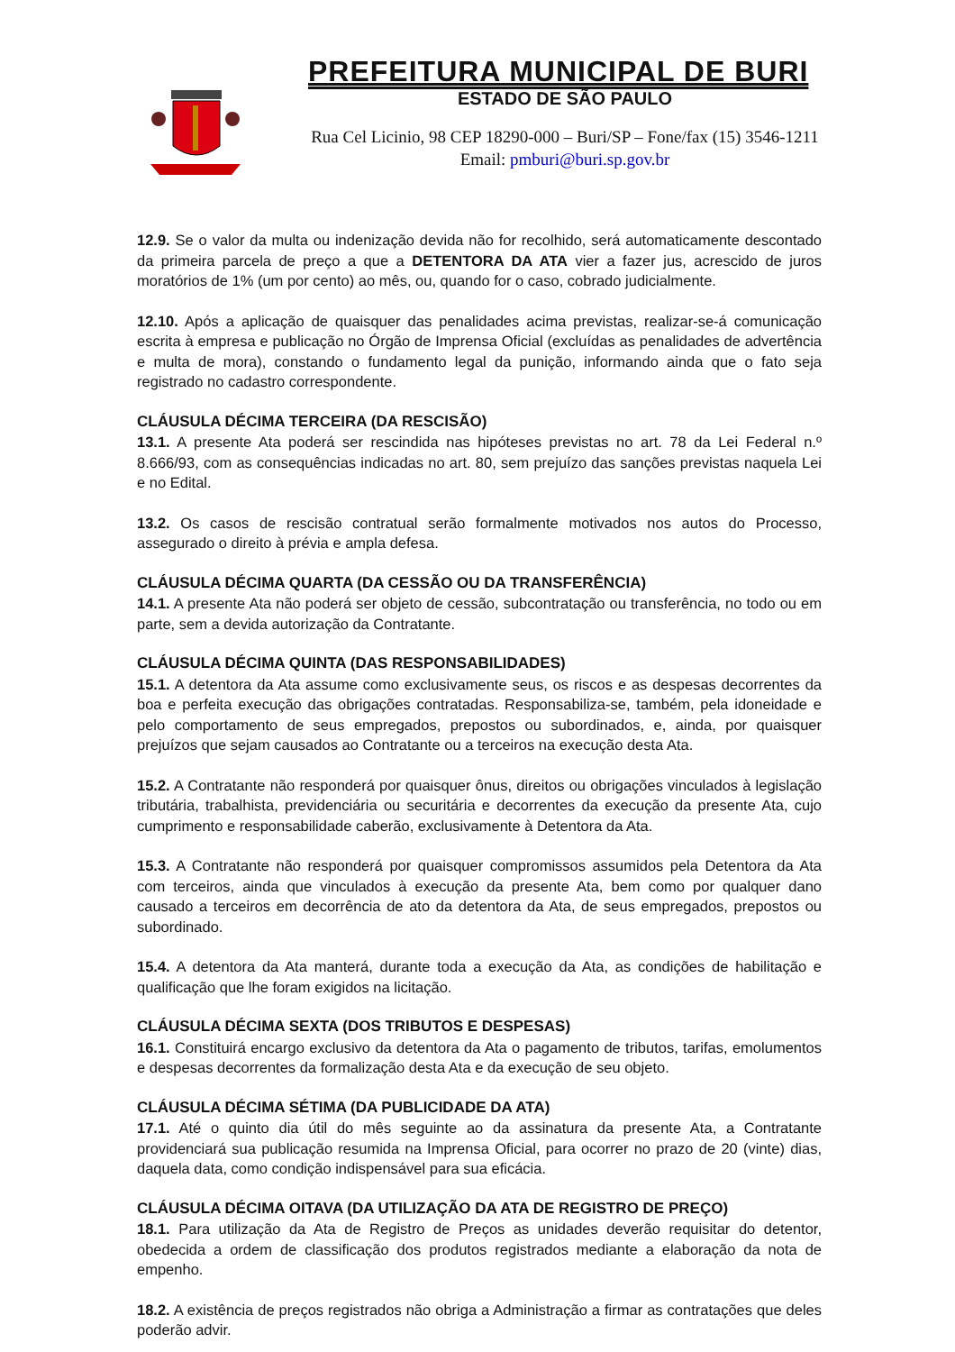PREFEITURA MUNICIPAL DE BURI
ESTADO DE SÃO PAULO
Rua Cel Licinio, 98 CEP 18290-000 – Buri/SP – Fone/fax (15) 3546-1211
Email: pmburi@buri.sp.gov.br
12.9. Se o valor da multa ou indenização devida não for recolhido, será automaticamente descontado da primeira parcela de preço a que a DETENTORA DA ATA vier a fazer jus, acrescido de juros moratórios de 1% (um por cento) ao mês, ou, quando for o caso, cobrado judicialmente.
12.10. Após a aplicação de quaisquer das penalidades acima previstas, realizar-se-á comunicação escrita à empresa e publicação no Órgão de Imprensa Oficial (excluídas as penalidades de advertência e multa de mora), constando o fundamento legal da punição, informando ainda que o fato seja registrado no cadastro correspondente.
CLÁUSULA DÉCIMA TERCEIRA (DA RESCISÃO)
13.1. A presente Ata poderá ser rescindida nas hipóteses previstas no art. 78 da Lei Federal n.º 8.666/93, com as consequências indicadas no art. 80, sem prejuízo das sanções previstas naquela Lei e no Edital.
13.2. Os casos de rescisão contratual serão formalmente motivados nos autos do Processo, assegurado o direito à prévia e ampla defesa.
CLÁUSULA DÉCIMA QUARTA (DA CESSÃO OU DA TRANSFERÊNCIA)
14.1. A presente Ata não poderá ser objeto de cessão, subcontratação ou transferência, no todo ou em parte, sem a devida autorização da Contratante.
CLÁUSULA DÉCIMA QUINTA (DAS RESPONSABILIDADES)
15.1. A detentora da Ata assume como exclusivamente seus, os riscos e as despesas decorrentes da boa e perfeita execução das obrigações contratadas. Responsabiliza-se, também, pela idoneidade e pelo comportamento de seus empregados, prepostos ou subordinados, e, ainda, por quaisquer prejuízos que sejam causados ao Contratante ou a terceiros na execução desta Ata.
15.2. A Contratante não responderá por quaisquer ônus, direitos ou obrigações vinculados à legislação tributária, trabalhista, previdenciária ou securitária e decorrentes da execução da presente Ata, cujo cumprimento e responsabilidade caberão, exclusivamente à Detentora da Ata.
15.3. A Contratante não responderá por quaisquer compromissos assumidos pela Detentora da Ata com terceiros, ainda que vinculados à execução da presente Ata, bem como por qualquer dano causado a terceiros em decorrência de ato da detentora da Ata, de seus empregados, prepostos ou subordinado.
15.4. A detentora da Ata manterá, durante toda a execução da Ata, as condições de habilitação e qualificação que lhe foram exigidos na licitação.
CLÁUSULA DÉCIMA SEXTA (DOS TRIBUTOS E DESPESAS)
16.1. Constituirá encargo exclusivo da detentora da Ata o pagamento de tributos, tarifas, emolumentos e despesas decorrentes da formalização desta Ata e da execução de seu objeto.
CLÁUSULA DÉCIMA SÉTIMA (DA PUBLICIDADE DA ATA)
17.1. Até o quinto dia útil do mês seguinte ao da assinatura da presente Ata, a Contratante providenciará sua publicação resumida na Imprensa Oficial, para ocorrer no prazo de 20 (vinte) dias, daquela data, como condição indispensável para sua eficácia.
CLÁUSULA DÉCIMA OITAVA (DA UTILIZAÇÃO DA ATA DE REGISTRO DE PREÇO)
18.1. Para utilização da Ata de Registro de Preços as unidades deverão requisitar do detentor, obedecida a ordem de classificação dos produtos registrados mediante a elaboração da nota de empenho.
18.2. A existência de preços registrados não obriga a Administração a firmar as contratações que deles poderão advir.